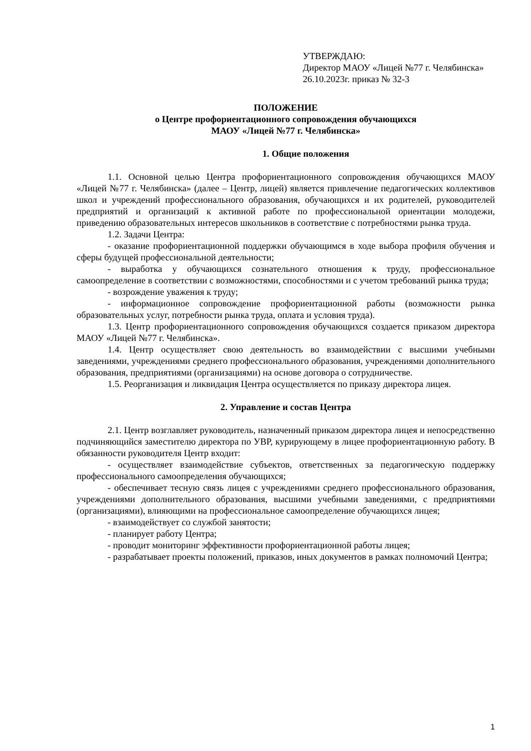УТВЕРЖДАЮ:
Директор МАОУ «Лицей №77 г. Челябинска»
26.10.2023г. приказ № 32-3
ПОЛОЖЕНИЕ
о Центре профориентационного сопровождения обучающихся
МАОУ «Лицей №77 г. Челябинска»
1. Общие положения
1.1. Основной целью Центра профориентационного сопровождения обучающихся МАОУ «Лицей №77 г. Челябинска» (далее – Центр, лицей) является привлечение педагогических коллективов школ и учреждений профессионального образования, обучающихся и их родителей, руководителей предприятий и организаций к активной работе по профессиональной ориентации молодежи, приведению образовательных интересов школьников в соответствие с потребностями рынка труда.
1.2. Задачи Центра:
- оказание профориентационной поддержки обучающимся в ходе выбора профиля обучения и сферы будущей профессиональной деятельности;
- выработка у обучающихся сознательного отношения к труду, профессиональное самоопределение в соответствии с возможностями, способностями и с учетом требований рынка труда;
- возрождение уважения к труду;
- информационное сопровождение профориентационной работы (возможности рынка образовательных услуг, потребности рынка труда, оплата и условия труда).
1.3. Центр профориентационного сопровождения обучающихся создается приказом директора МАОУ «Лицей №77 г. Челябинска».
1.4. Центр осуществляет свою деятельность во взаимодействии с высшими учебными заведениями, учреждениями среднего профессионального образования, учреждениями дополнительного образования, предприятиями (организациями) на основе договора о сотрудничестве.
1.5. Реорганизация и ликвидация Центра осуществляется по приказу директора лицея.
2. Управление и состав Центра
2.1. Центр возглавляет руководитель, назначенный приказом директора лицея и непосредственно подчиняющийся заместителю директора по УВР, курирующему в лицее профориентационную работу. В обязанности руководителя Центр входит:
- осуществляет взаимодействие субъектов, ответственных за педагогическую поддержку профессионального самоопределения обучающихся;
- обеспечивает тесную связь лицея с учреждениями среднего профессионального образования, учреждениями дополнительного образования, высшими учебными заведениями, с предприятиями (организациями), влияющими на профессиональное самоопределение обучающихся лицея;
- взаимодействует со службой занятости;
- планирует работу Центра;
- проводит мониторинг эффективности профориентационной работы лицея;
- разрабатывает проекты положений, приказов, иных документов в рамках полномочий Центра;
1